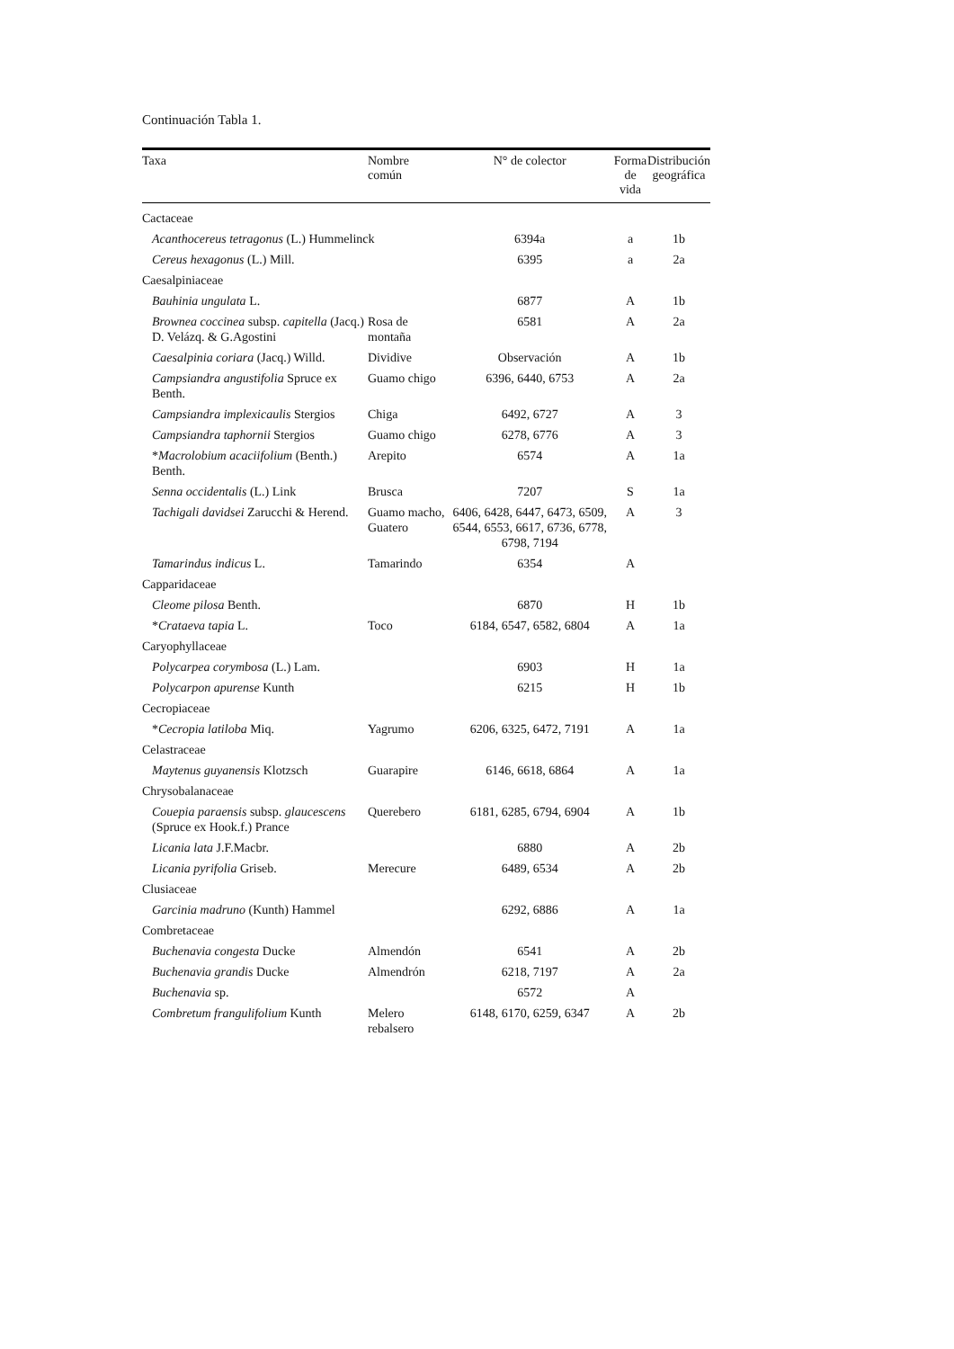Continuación Tabla 1.
| Taxa | Nombre común | N° de colector | Forma de vida | Distribución geográfica |
| --- | --- | --- | --- | --- |
| Cactaceae | | | | |
| Acanthocereus tetragonus (L.) Hummelinck | | 6394a | a | 1b |
| Cereus hexagonus (L.) Mill. | | 6395 | a | 2a |
| Caesalpiniaceae | | | | |
| Bauhinia ungulata L. | | 6877 | A | 1b |
| Brownea coccinea subsp. capitella (Jacq.) D. Velázq. & G.Agostini | Rosa de montaña | 6581 | A | 2a |
| Caesalpinia coriara (Jacq.) Willd. | Dividive | Observación | A | 1b |
| Campsiandra angustifolia Spruce ex Benth. | Guamo chigo | 6396, 6440, 6753 | A | 2a |
| Campsiandra implexicaulis Stergios | Chiga | 6492, 6727 | A | 3 |
| Campsiandra taphornii Stergios | Guamo chigo | 6278, 6776 | A | 3 |
| * Macrolobium acaciifolium (Benth.) Benth. | Arepito | 6574 | A | 1a |
| Senna occidentalis (L.) Link | Brusca | 7207 | S | 1a |
| Tachigali davidsei Zarucchi & Herend. | Guamo macho, Guatero | 6406, 6428, 6447, 6473, 6509, 6544, 6553, 6617, 6736, 6778, 6798, 7194 | A | 3 |
| Tamarindus indicus L. | Tamarindo | 6354 | A | |
| Capparidaceae | | | | |
| Cleome pilosa Benth. | | 6870 | H | 1b |
| * Crataeva tapia L. | Toco | 6184, 6547, 6582, 6804 | A | 1a |
| Caryophyllaceae | | | | |
| Polycarpea corymbosa (L.) Lam. | | 6903 | H | 1a |
| Polycarpon apurense Kunth | | 6215 | H | 1b |
| Cecropiaceae | | | | |
| * Cecropia latiloba Miq. | Yagrumo | 6206, 6325, 6472, 7191 | A | 1a |
| Celastraceae | | | | |
| Maytenus guyanensis Klotzsch | Guarapire | 6146, 6618, 6864 | A | 1a |
| Chrysobalanaceae | | | | |
| Couepia paraensis subsp. glaucescens (Spruce ex Hook.f.) Prance | Querebero | 6181, 6285, 6794, 6904 | A | 1b |
| Licania lata J.F.Macbr. | | 6880 | A | 2b |
| Licania pyrifolia Griseb. | Merecure | 6489, 6534 | A | 2b |
| Clusiaceae | | | | |
| Garcinia madruno (Kunth) Hammel | | 6292, 6886 | A | 1a |
| Combretaceae | | | | |
| Buchenavia congesta Ducke | Almendón | 6541 | A | 2b |
| Buchenavia grandis Ducke | Almendrón | 6218, 7197 | A | 2a |
| Buchenavia sp. | | 6572 | A | |
| Combretum frangulifolium Kunth | Melero rebalsero | 6148, 6170, 6259, 6347 | A | 2b |